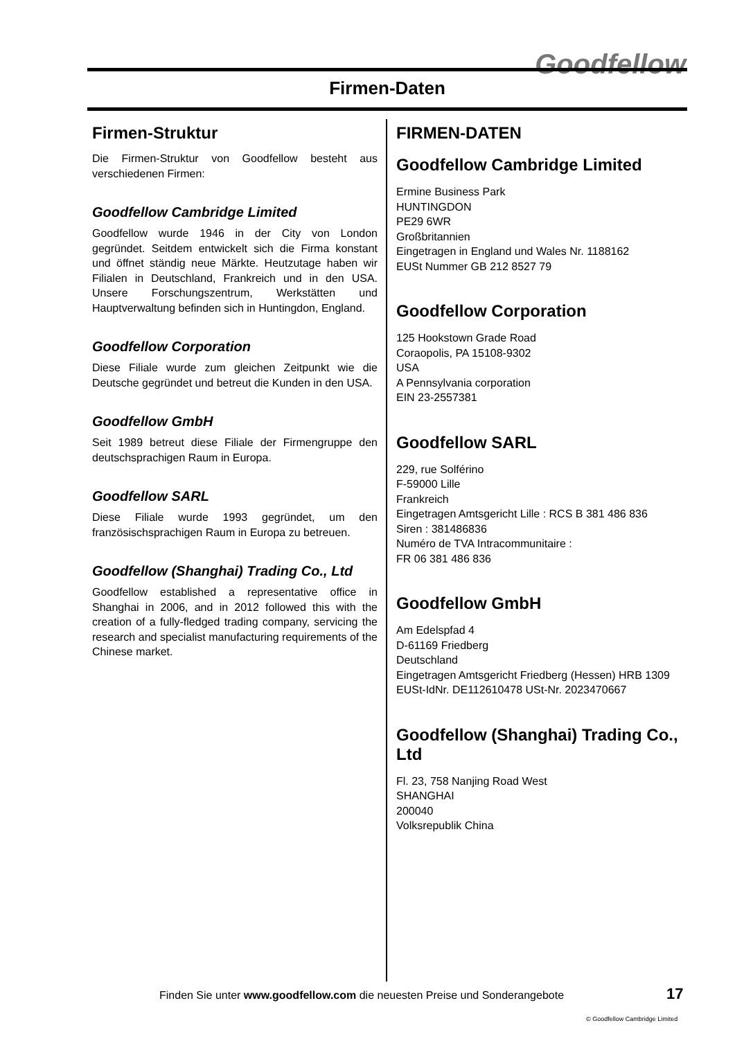Goodfellow
Firmen-Daten
Firmen-Struktur
Die Firmen-Struktur von Goodfellow besteht aus verschiedenen Firmen:
Goodfellow Cambridge Limited
Goodfellow wurde 1946 in der City von London gegründet. Seitdem entwickelt sich die Firma konstant und öffnet ständig neue Märkte. Heutzutage haben wir Filialen in Deutschland, Frankreich und in den USA. Unsere Forschungszentrum, Werkstätten und Hauptverwaltung befinden sich in Huntingdon, England.
Goodfellow Corporation
Diese Filiale wurde zum gleichen Zeitpunkt wie die Deutsche gegründet und betreut die Kunden in den USA.
Goodfellow GmbH
Seit 1989 betreut diese Filiale der Firmengruppe den deutschsprachigen Raum in Europa.
Goodfellow SARL
Diese Filiale wurde 1993 gegründet, um den französischsprachigen Raum in Europa zu betreuen.
Goodfellow (Shanghai) Trading Co., Ltd
Goodfellow established a representative office in Shanghai in 2006, and in 2012 followed this with the creation of a fully-fledged trading company, servicing the research and specialist manufacturing requirements of the Chinese market.
FIRMEN-DATEN
Goodfellow Cambridge Limited
Ermine Business Park
HUNTINGDON
PE29 6WR
Großbritannien
Eingetragen in England und Wales Nr. 1188162
EUSt Nummer GB 212 8527 79
Goodfellow Corporation
125 Hookstown Grade Road
Coraopolis, PA 15108-9302
USA
A Pennsylvania corporation
EIN 23-2557381
Goodfellow SARL
229, rue Solférino
F-59000 Lille
Frankreich
Eingetragen Amtsgericht Lille : RCS B 381 486 836
Siren : 381486836
Numéro de TVA Intracommunitaire :
FR 06 381 486 836
Goodfellow GmbH
Am Edelspfad 4
D-61169 Friedberg
Deutschland
Eingetragen Amtsgericht Friedberg (Hessen) HRB 1309
EUSt-IdNr. DE112610478 USt-Nr. 2023470667
Goodfellow (Shanghai) Trading Co., Ltd
Fl. 23, 758 Nanjing Road West
SHANGHAI
200040
Volksrepublik China
Finden Sie unter www.goodfellow.com die neuesten Preise und Sonderangebote
17
© Goodfellow Cambridge Limited